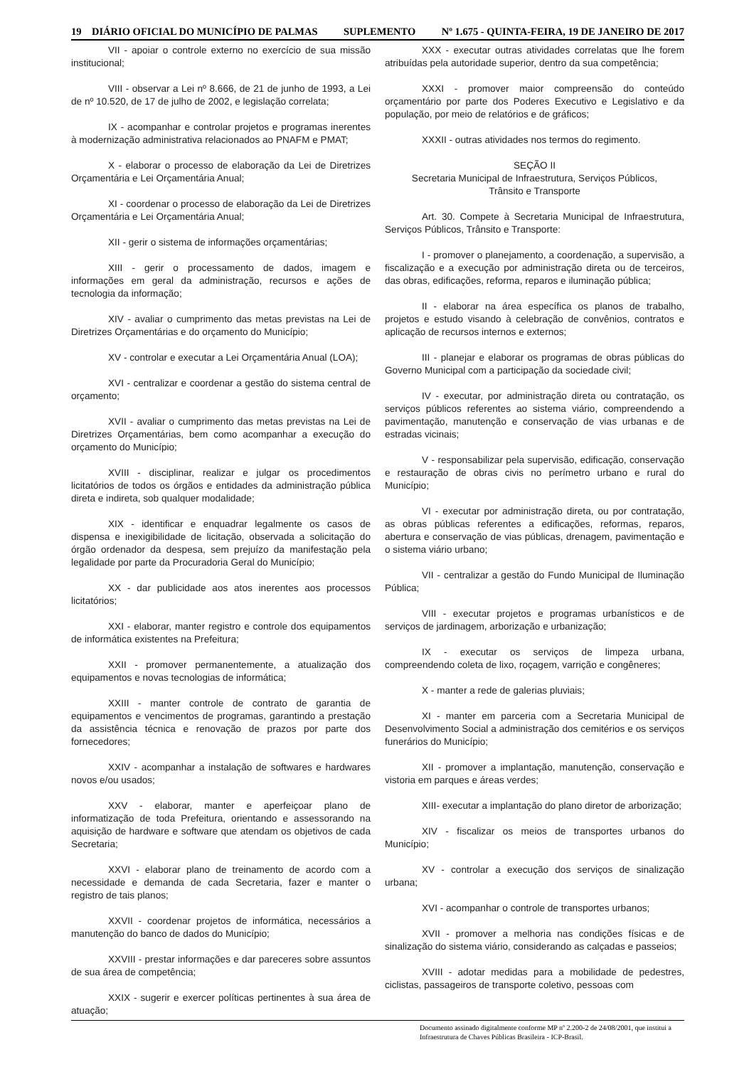19 DIÁRIO OFICIAL DO MUNICÍPIO DE PALMAS SUPLEMENTO Nº 1.675 - QUINTA-FEIRA, 19 DE JANEIRO DE 2017
VII - apoiar o controle externo no exercício de sua missão institucional;
VIII - observar a Lei nº 8.666, de 21 de junho de 1993, a Lei de nº 10.520, de 17 de julho de 2002, e legislação correlata;
IX - acompanhar e controlar projetos e programas inerentes à modernização administrativa relacionados ao PNAFM e PMAT;
X - elaborar o processo de elaboração da Lei de Diretrizes Orçamentária e Lei Orçamentária Anual;
XI - coordenar o processo de elaboração da Lei de Diretrizes Orçamentária e Lei Orçamentária Anual;
XII - gerir o sistema de informações orçamentárias;
XIII - gerir o processamento de dados, imagem e informações em geral da administração, recursos e ações de tecnologia da informação;
XIV - avaliar o cumprimento das metas previstas na Lei de Diretrizes Orçamentárias e do orçamento do Município;
XV - controlar e executar a Lei Orçamentária Anual (LOA);
XVI - centralizar e coordenar a gestão do sistema central de orçamento;
XVII - avaliar o cumprimento das metas previstas na Lei de Diretrizes Orçamentárias, bem como acompanhar a execução do orçamento do Município;
XVIII - disciplinar, realizar e julgar os procedimentos licitatórios de todos os órgãos e entidades da administração pública direta e indireta, sob qualquer modalidade;
XIX - identificar e enquadrar legalmente os casos de dispensa e inexigibilidade de licitação, observada a solicitação do órgão ordenador da despesa, sem prejuízo da manifestação pela legalidade por parte da Procuradoria Geral do Município;
XX - dar publicidade aos atos inerentes aos processos licitatórios;
XXI - elaborar, manter registro e controle dos equipamentos de informática existentes na Prefeitura;
XXII - promover permanentemente, a atualização dos equipamentos e novas tecnologias de informática;
XXIII - manter controle de contrato de garantia de equipamentos e vencimentos de programas, garantindo a prestação da assistência técnica e renovação de prazos por parte dos fornecedores;
XXIV - acompanhar a instalação de softwares e hardwares novos e/ou usados;
XXV - elaborar, manter e aperfeiçoar plano de informatização de toda Prefeitura, orientando e assessorando na aquisição de hardware e software que atendam os objetivos de cada Secretaria;
XXVI - elaborar plano de treinamento de acordo com a necessidade e demanda de cada Secretaria, fazer e manter o registro de tais planos;
XXVII - coordenar projetos de informática, necessários a manutenção do banco de dados do Município;
XXVIII - prestar informações e dar pareceres sobre assuntos de sua área de competência;
XXIX - sugerir e exercer políticas pertinentes à sua área de atuação;
XXX - executar outras atividades correlatas que lhe forem atribuídas pela autoridade superior, dentro da sua competência;
XXXI - promover maior compreensão do conteúdo orçamentário por parte dos Poderes Executivo e Legislativo e da população, por meio de relatórios e de gráficos;
XXXII - outras atividades nos termos do regimento.
SEÇÃO II
Secretaria Municipal de Infraestrutura, Serviços Públicos,
Trânsito e Transporte
Art. 30. Compete à Secretaria Municipal de Infraestrutura, Serviços Públicos, Trânsito e Transporte:
I - promover o planejamento, a coordenação, a supervisão, a fiscalização e a execução por administração direta ou de terceiros, das obras, edificações, reforma, reparos e iluminação pública;
II - elaborar na área específica os planos de trabalho, projetos e estudo visando à celebração de convênios, contratos e aplicação de recursos internos e externos;
III - planejar e elaborar os programas de obras públicas do Governo Municipal com a participação da sociedade civil;
IV - executar, por administração direta ou contratação, os serviços públicos referentes ao sistema viário, compreendendo a pavimentação, manutenção e conservação de vias urbanas e de estradas vicinais;
V - responsabilizar pela supervisão, edificação, conservação e restauração de obras civis no perímetro urbano e rural do Município;
VI - executar por administração direta, ou por contratação, as obras públicas referentes a edificações, reformas, reparos, abertura e conservação de vias públicas, drenagem, pavimentação e o sistema viário urbano;
VII - centralizar a gestão do Fundo Municipal de Iluminação Pública;
VIII - executar projetos e programas urbanísticos e de serviços de jardinagem, arborização e urbanização;
IX - executar os serviços de limpeza urbana, compreendendo coleta de lixo, roçagem, varrição e congêneres;
X - manter a rede de galerias pluviais;
XI - manter em parceria com a Secretaria Municipal de Desenvolvimento Social a administração dos cemitérios e os serviços funerários do Município;
XII - promover a implantação, manutenção, conservação e vistoria em parques e áreas verdes;
XIII- executar a implantação do plano diretor de arborização;
XIV - fiscalizar os meios de transportes urbanos do Município;
XV - controlar a execução dos serviços de sinalização urbana;
XVI - acompanhar o controle de transportes urbanos;
XVII - promover a melhoria nas condições físicas e de sinalização do sistema viário, considerando as calçadas e passeios;
XVIII - adotar medidas para a mobilidade de pedestres, ciclistas, passageiros de transporte coletivo, pessoas com
Documento assinado digitalmente conforme MP nº 2.200-2 de 24/08/2001, que institui a Infraestrutura de Chaves Públicas Brasileira - ICP-Brasil.